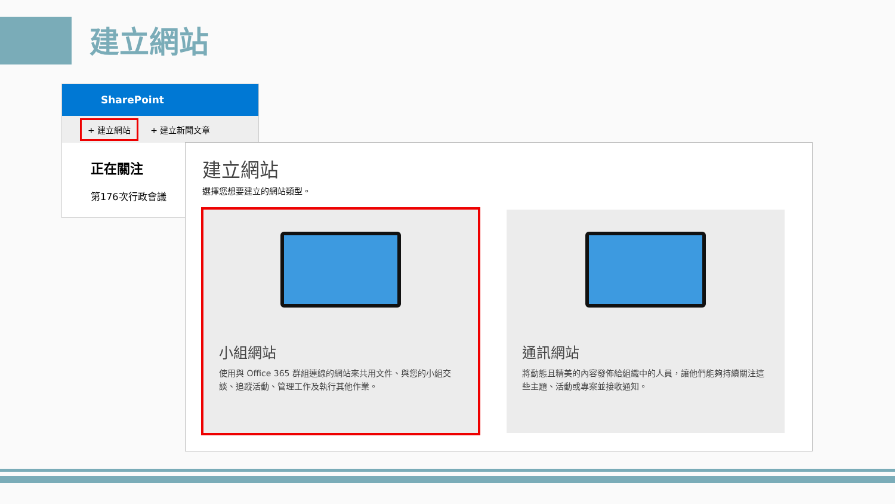建立網站
SharePoint
+ 建立網站 + 建立新聞文章
正在關注
第176次行政會議
建立網站
選擇您想要建立的網站類型。
小組網站
使用與 Office 365 群組連線的網站來共用文件、與您的小組交談、追蹤活動、管理工作及執行其他作業。
通訊網站
將動態且精美的內容發佈給組織中的人員，讓他們能夠持續關注這些主題、活動或專案並接收通知。